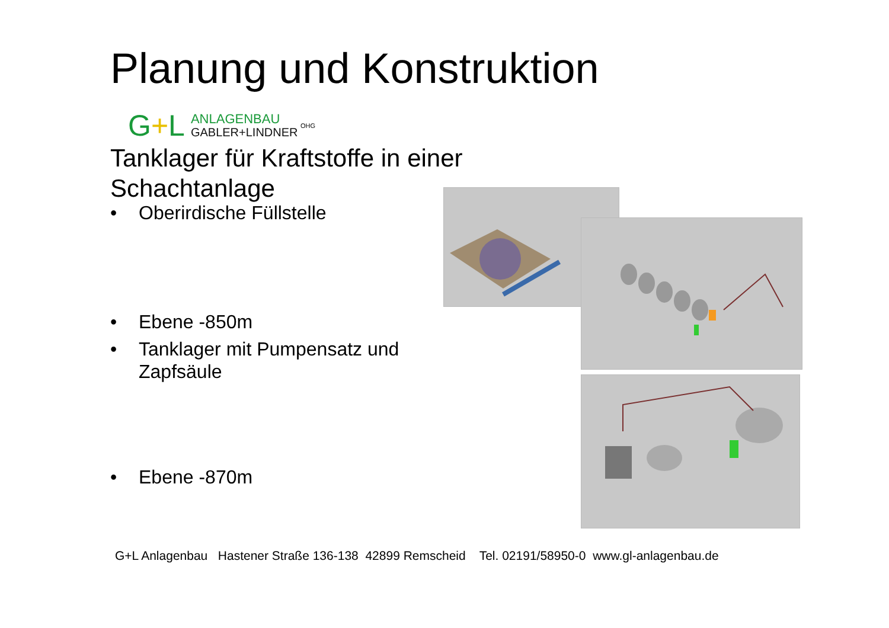Planung und Konstruktion
G+L
ANLAGENBAU
GABLER+LINDNER
OHG
Tanklager für Kraftstoffe in einer
Schachtanlage
• Oberirdische Füllstelle
• Ebene -850m
• Tanklager mit Pumpensatz und
Zapfsäule
• Ebene -870m
G+L Anlagenbau Hastener Straße 136-138 42899 Remscheid Tel. 02191/58950-0 www.gl-anlagenbau.de